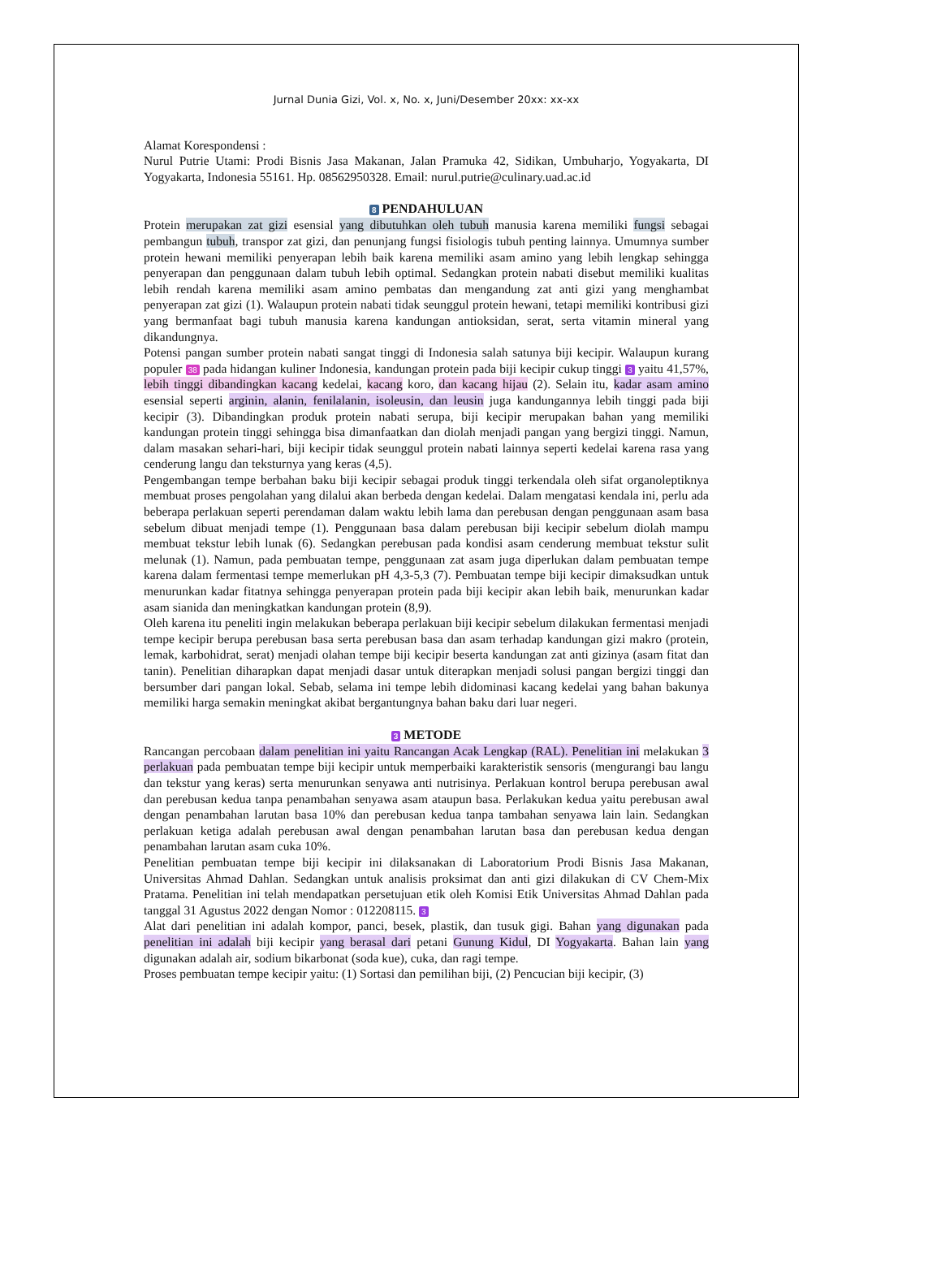Jurnal Dunia Gizi, Vol. x, No. x, Juni/Desember 20xx: xx-xx
Alamat Korespondensi :
Nurul Putrie Utami: Prodi Bisnis Jasa Makanan, Jalan Pramuka 42, Sidikan, Umbuharjo, Yogyakarta, DI Yogyakarta, Indonesia 55161. Hp. 08562950328. Email: nurul.putrie@culinary.uad.ac.id
8 PENDAHULUAN
Protein merupakan zat gizi esensial yang dibutuhkan oleh tubuh manusia karena memiliki fungsi sebagai pembangun tubuh, transpor zat gizi, dan penunjang fungsi fisiologis tubuh penting lainnya. Umumnya sumber protein hewani memiliki penyerapan lebih baik karena memiliki asam amino yang lebih lengkap sehingga penyerapan dan penggunaan dalam tubuh lebih optimal. Sedangkan protein nabati disebut memiliki kualitas lebih rendah karena memiliki asam amino pembatas dan mengandung zat anti gizi yang menghambat penyerapan zat gizi (1). Walaupun protein nabati tidak seunggul protein hewani, tetapi memiliki kontribusi gizi yang bermanfaat bagi tubuh manusia karena kandungan antioksidan, serat, serta vitamin mineral yang dikandungnya.
Potensi pangan sumber protein nabati sangat tinggi di Indonesia salah satunya biji kecipir. Walaupun kurang populer 38 pada hidangan kuliner Indonesia, kandungan protein pada biji kecipir cukup tinggi 3 yaitu 41,57%, lebih tinggi dibandingkan kacang kedelai, kacang koro, dan kacang hijau (2). Selain itu, kadar asam amino esensial seperti arginin, alanin, fenilalanin, isoleusin, dan leusin juga kandungannya lebih tinggi pada biji kecipir (3). Dibandingkan produk protein nabati serupa, biji kecipir merupakan bahan yang memiliki kandungan protein tinggi sehingga bisa dimanfaatkan dan diolah menjadi pangan yang bergizi tinggi. Namun, dalam masakan sehari-hari, biji kecipir tidak seunggul protein nabati lainnya seperti kedelai karena rasa yang cenderung langu dan teksturnya yang keras (4,5).
Pengembangan tempe berbahan baku biji kecipir sebagai produk tinggi terkendala oleh sifat organoleptiknya membuat proses pengolahan yang dilalui akan berbeda dengan kedelai. Dalam mengatasi kendala ini, perlu ada beberapa perlakuan seperti perendaman dalam waktu lebih lama dan perebusan dengan penggunaan asam basa sebelum dibuat menjadi tempe (1). Penggunaan basa dalam perebusan biji kecipir sebelum diolah mampu membuat tekstur lebih lunak (6). Sedangkan perebusan pada kondisi asam cenderung membuat tekstur sulit melunak (1). Namun, pada pembuatan tempe, penggunaan zat asam juga diperlukan dalam pembuatan tempe karena dalam fermentasi tempe memerlukan pH 4,3-5,3 (7). Pembuatan tempe biji kecipir dimaksudkan untuk menurunkan kadar fitatnya sehingga penyerapan protein pada biji kecipir akan lebih baik, menurunkan kadar asam sianida dan meningkatkan kandungan protein (8,9).
Oleh karena itu peneliti ingin melakukan beberapa perlakuan biji kecipir sebelum dilakukan fermentasi menjadi tempe kecipir berupa perebusan basa serta perebusan basa dan asam terhadap kandungan gizi makro (protein, lemak, karbohidrat, serat) menjadi olahan tempe biji kecipir beserta kandungan zat anti gizinya (asam fitat dan tanin). Penelitian diharapkan dapat menjadi dasar untuk diterapkan menjadi solusi pangan bergizi tinggi dan bersumber dari pangan lokal. Sebab, selama ini tempe lebih didominasi kacang kedelai yang bahan bakunya memiliki harga semakin meningkat akibat bergantungnya bahan baku dari luar negeri.
3 METODE
Rancangan percobaan dalam penelitian ini yaitu Rancangan Acak Lengkap (RAL). Penelitian ini melakukan 3 perlakuan pada pembuatan tempe biji kecipir untuk memperbaiki karakteristik sensoris (mengurangi bau langu dan tekstur yang keras) serta menurunkan senyawa anti nutrisinya. Perlakuan kontrol berupa perebusan awal dan perebusan kedua tanpa penambahan senyawa asam ataupun basa. Perlakukan kedua yaitu perebusan awal dengan penambahan larutan basa 10% dan perebusan kedua tanpa tambahan senyawa lain lain. Sedangkan perlakuan ketiga adalah perebusan awal dengan penambahan larutan basa dan perebusan kedua dengan penambahan larutan asam cuka 10%.
Penelitian pembuatan tempe biji kecipir ini dilaksanakan di Laboratorium Prodi Bisnis Jasa Makanan, Universitas Ahmad Dahlan. Sedangkan untuk analisis proksimat dan anti gizi dilakukan di CV Chem-Mix Pratama. Penelitian ini telah mendapatkan persetujuan etik oleh Komisi Etik Universitas Ahmad Dahlan pada tanggal 31 Agustus 2022 dengan Nomor : 012208115. 3
Alat dari penelitian ini adalah kompor, panci, besek, plastik, dan tusuk gigi. Bahan yang digunakan pada penelitian ini adalah biji kecipir yang berasal dari petani Gunung Kidul, DI Yogyakarta. Bahan lain yang digunakan adalah air, sodium bikarbonat (soda kue), cuka, dan ragi tempe.
Proses pembuatan tempe kecipir yaitu: (1) Sortasi dan pemilihan biji, (2) Pencucian biji kecipir, (3)